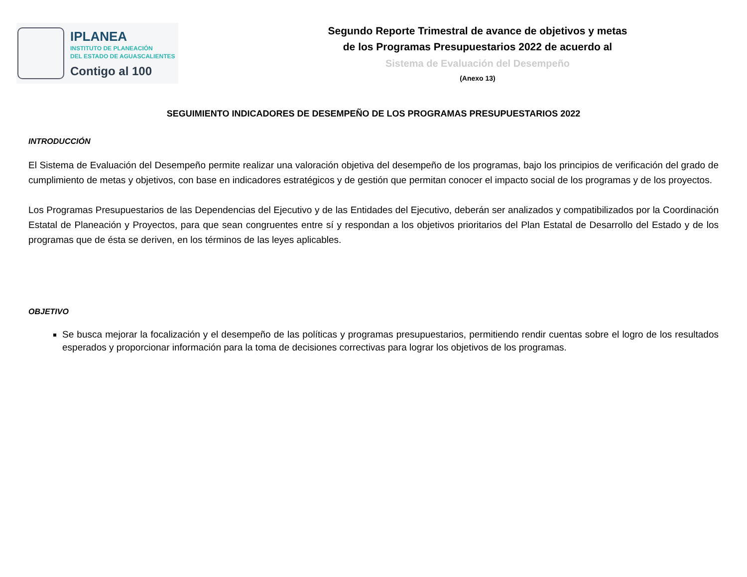IPLANEA
INSTITUTO DE PLANEACIÓN
DEL ESTADO DE AGUASCALIENTES
Contigo al 100
Segundo Reporte Trimestral de avance de objetivos y metas
de los Programas Presupuestarios 2022 de acuerdo al
Sistema de Evaluación del Desempeño
(Anexo 13)
SEGUIMIENTO INDICADORES DE DESEMPEÑO DE LOS PROGRAMAS PRESUPUESTARIOS 2022
INTRODUCCIÓN
El Sistema de Evaluación del Desempeño permite realizar una valoración objetiva del desempeño de los programas, bajo los principios de verificación del grado de cumplimiento de metas y objetivos, con base en indicadores estratégicos y de gestión que permitan conocer el impacto social de los programas y de los proyectos.
Los Programas Presupuestarios de las Dependencias del Ejecutivo y de las Entidades del Ejecutivo, deberán ser analizados y compatibilizados por la Coordinación Estatal de Planeación y Proyectos, para que sean congruentes entre sí y respondan a los objetivos prioritarios del Plan Estatal de Desarrollo del Estado y de los programas que de ésta se deriven, en los términos de las leyes aplicables.
OBJETIVO
Se busca mejorar la focalización y el desempeño de las políticas y programas presupuestarios, permitiendo rendir cuentas sobre el logro de los resultados esperados y proporcionar información para la toma de decisiones correctivas para lograr los objetivos de los programas.